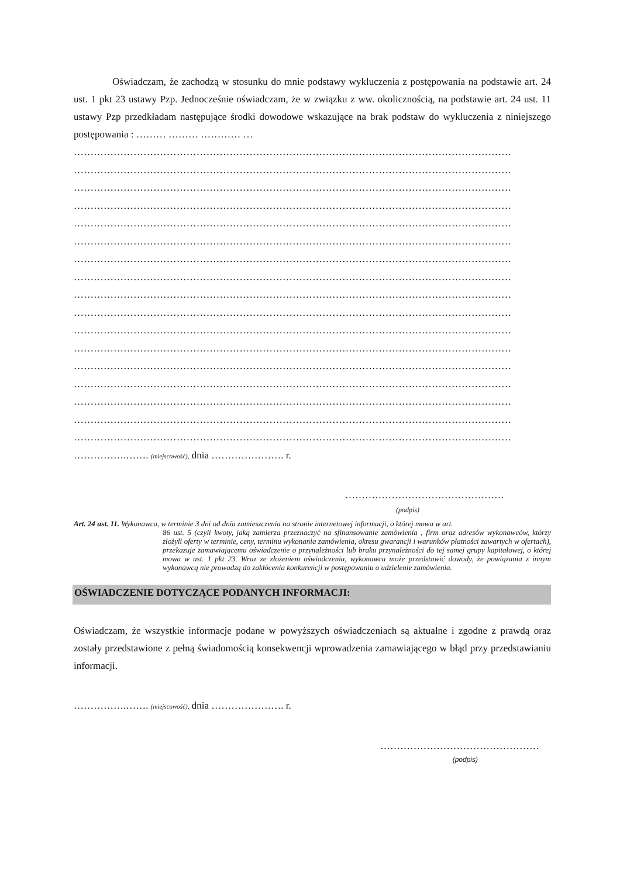Oświadczam, że zachodzą w stosunku do mnie podstawy wykluczenia z postępowania na podstawie art. 24 ust. 1 pkt 23 ustawy Pzp. Jednocześnie oświadczam, że w związku z ww. okolicznością, na podstawie art. 24 ust. 11 ustawy Pzp przedkładam następujące środki dowodowe wskazujące na brak podstaw do wykluczenia z niniejszego postępowania : ……… ……… ………… …
……………………………………………………………………………………………………………………
……………………………………………………………………………………………………………………
……………………………………………………………………………………………………………………
……………………………………………………………………………………………………………………
……………………………………………………………………………………………………………………
……………………………………………………………………………………………………………………
……………………………………………………………………………………………………………………
……………………………………………………………………………………………………………………
……………………………………………………………………………………………………………………
……………………………………………………………………………………………………………………
……………………………………………………………………………………………………………………
……………………………………………………………………………………………………………………
……………………………………………………………………………………………………………………
……………………………………………………………………………………………………………………
……………………………………………………………………………………………………………………
……………………………………………………………………………………………………………………
……………………………………………………………………………………………………………………
…………….……. (miejscowość), dnia …………………. r.
…………………………………………
(podpis)
Art. 24 ust. 11. Wykonawca, w terminie 3 dni od dnia zamieszczenia na stronie internetowej informacji, o której mowa w art.
86 ust. 5 (czyli kwoty, jaką zamierza przeznaczyć na sfinansowanie zamówienia , firm oraz adresów wykonawców, którzy złożyli oferty w terminie, ceny, terminu wykonania zamówienia, okresu gwarancji i warunków płatności zawartych w ofertach), przekazuje zamawiającemu oświadczenie o przynależności lub braku przynależności do tej samej grupy kapitałowej, o której mowa w ust. 1 pkt 23. Wraz ze złożeniem oświadczenia, wykonawca może przedstawić dowody, że powiązania z innym wykonawcą nie prowadzą do zakłócenia konkurencji w postępowaniu o udzielenie zamówienia.
OŚWIADCZENIE DOTYCZĄCE PODANYCH INFORMACJI:
Oświadczam, że wszystkie informacje podane w powyższych oświadczeniach są aktualne i zgodne z prawdą oraz zostały przedstawione z pełną świadomością konsekwencji wprowadzenia zamawiającego w błąd przy przedstawianiu informacji.
…………….……. (miejscowość), dnia …………………. r.
…………………………………………
(podpis)